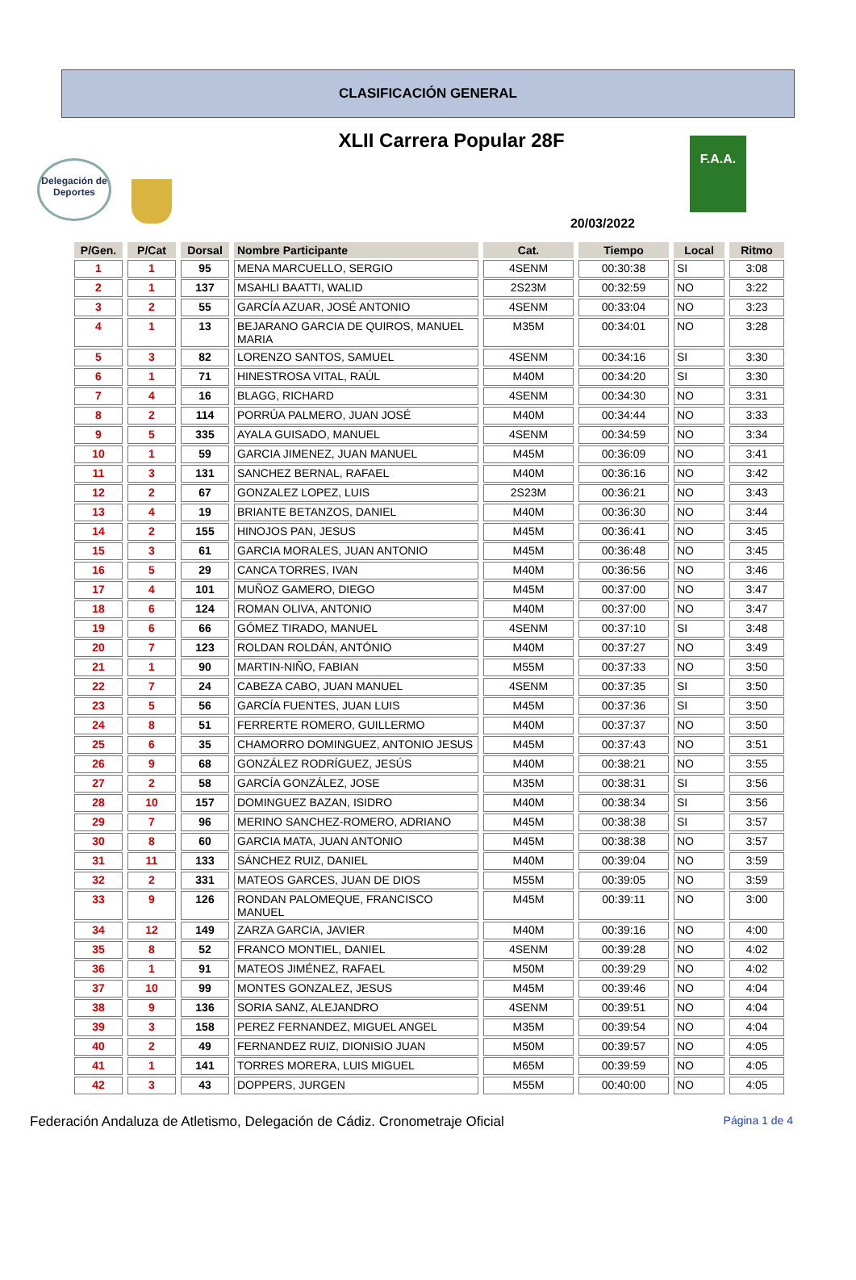CLASIFICACIÓN GENERAL
XLII Carrera Popular 28F
Delegación de Deportes
F.A.A.
20/03/2022
| P/Gen. | P/Cat | Dorsal | Nombre Participante | Cat. | Tiempo | Local | Ritmo |
| --- | --- | --- | --- | --- | --- | --- | --- |
| 1 | 1 | 95 | MENA MARCUELLO, SERGIO | 4SENM | 00:30:38 | SI | 3:08 |
| 2 | 1 | 137 | MSAHLI BAATTI, WALID | 2S23M | 00:32:59 | NO | 3:22 |
| 3 | 2 | 55 | GARCÍA AZUAR, JOSÉ ANTONIO | 4SENM | 00:33:04 | NO | 3:23 |
| 4 | 1 | 13 | BEJARANO GARCIA DE QUIROS, MANUEL MARIA | M35M | 00:34:01 | NO | 3:28 |
| 5 | 3 | 82 | LORENZO SANTOS, SAMUEL | 4SENM | 00:34:16 | SI | 3:30 |
| 6 | 1 | 71 | HINESTROSA VITAL, RAÚL | M40M | 00:34:20 | SI | 3:30 |
| 7 | 4 | 16 | BLAGG, RICHARD | 4SENM | 00:34:30 | NO | 3:31 |
| 8 | 2 | 114 | PORRÚA PALMERO, JUAN JOSÉ | M40M | 00:34:44 | NO | 3:33 |
| 9 | 5 | 335 | AYALA GUISADO, MANUEL | 4SENM | 00:34:59 | NO | 3:34 |
| 10 | 1 | 59 | GARCIA JIMENEZ, JUAN MANUEL | M45M | 00:36:09 | NO | 3:41 |
| 11 | 3 | 131 | SANCHEZ BERNAL, RAFAEL | M40M | 00:36:16 | NO | 3:42 |
| 12 | 2 | 67 | GONZALEZ LOPEZ, LUIS | 2S23M | 00:36:21 | NO | 3:43 |
| 13 | 4 | 19 | BRIANTE BETANZOS, DANIEL | M40M | 00:36:30 | NO | 3:44 |
| 14 | 2 | 155 | HINOJOS PAN, JESUS | M45M | 00:36:41 | NO | 3:45 |
| 15 | 3 | 61 | GARCIA MORALES, JUAN ANTONIO | M45M | 00:36:48 | NO | 3:45 |
| 16 | 5 | 29 | CANCA TORRES, IVAN | M40M | 00:36:56 | NO | 3:46 |
| 17 | 4 | 101 | MUÑOZ GAMERO, DIEGO | M45M | 00:37:00 | NO | 3:47 |
| 18 | 6 | 124 | ROMAN OLIVA, ANTONIO | M40M | 00:37:00 | NO | 3:47 |
| 19 | 6 | 66 | GÓMEZ TIRADO, MANUEL | 4SENM | 00:37:10 | SI | 3:48 |
| 20 | 7 | 123 | ROLDAN ROLDÁN, ANTÓNIO | M40M | 00:37:27 | NO | 3:49 |
| 21 | 1 | 90 | MARTIN-NIÑO, FABIAN | M55M | 00:37:33 | NO | 3:50 |
| 22 | 7 | 24 | CABEZA CABO, JUAN MANUEL | 4SENM | 00:37:35 | SI | 3:50 |
| 23 | 5 | 56 | GARCÍA FUENTES, JUAN LUIS | M45M | 00:37:36 | SI | 3:50 |
| 24 | 8 | 51 | FERRERTE ROMERO, GUILLERMO | M40M | 00:37:37 | NO | 3:50 |
| 25 | 6 | 35 | CHAMORRO DOMINGUEZ, ANTONIO JESUS | M45M | 00:37:43 | NO | 3:51 |
| 26 | 9 | 68 | GONZÁLEZ RODRÍGUEZ, JESÚS | M40M | 00:38:21 | NO | 3:55 |
| 27 | 2 | 58 | GARCÍA GONZÁLEZ, JOSE | M35M | 00:38:31 | SI | 3:56 |
| 28 | 10 | 157 | DOMINGUEZ BAZAN, ISIDRO | M40M | 00:38:34 | SI | 3:56 |
| 29 | 7 | 96 | MERINO SANCHEZ-ROMERO, ADRIANO | M45M | 00:38:38 | SI | 3:57 |
| 30 | 8 | 60 | GARCIA MATA, JUAN ANTONIO | M45M | 00:38:38 | NO | 3:57 |
| 31 | 11 | 133 | SÁNCHEZ RUIZ, DANIEL | M40M | 00:39:04 | NO | 3:59 |
| 32 | 2 | 331 | MATEOS GARCES, JUAN DE DIOS | M55M | 00:39:05 | NO | 3:59 |
| 33 | 9 | 126 | RONDAN PALOMEQUE, FRANCISCO MANUEL | M45M | 00:39:11 | NO | 3:00 |
| 34 | 12 | 149 | ZARZA GARCIA, JAVIER | M40M | 00:39:16 | NO | 4:00 |
| 35 | 8 | 52 | FRANCO MONTIEL, DANIEL | 4SENM | 00:39:28 | NO | 4:02 |
| 36 | 1 | 91 | MATEOS JIMÉNEZ, RAFAEL | M50M | 00:39:29 | NO | 4:02 |
| 37 | 10 | 99 | MONTES GONZALEZ, JESUS | M45M | 00:39:46 | NO | 4:04 |
| 38 | 9 | 136 | SORIA SANZ, ALEJANDRO | 4SENM | 00:39:51 | NO | 4:04 |
| 39 | 3 | 158 | PEREZ FERNANDEZ, MIGUEL ANGEL | M35M | 00:39:54 | NO | 4:04 |
| 40 | 2 | 49 | FERNANDEZ RUIZ, DIONISIO JUAN | M50M | 00:39:57 | NO | 4:05 |
| 41 | 1 | 141 | TORRES MORERA, LUIS MIGUEL | M65M | 00:39:59 | NO | 4:05 |
| 42 | 3 | 43 | DOPPERS, JURGEN | M55M | 00:40:00 | NO | 4:05 |
Federación Andaluza de Atletismo, Delegación de Cádiz. Cronometraje Oficial Página 1 de 4